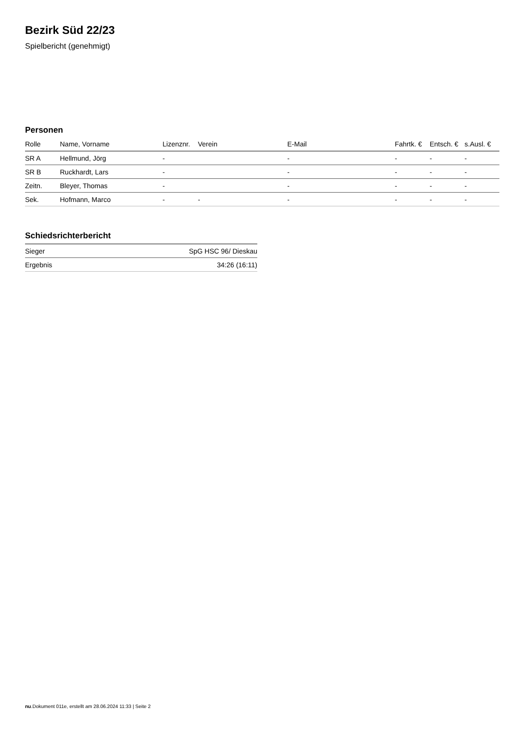Bezirk Süd 22/23
Spielbericht (genehmigt)
Personen
| Rolle | Name, Vorname | Lizenznr. | Verein | E-Mail | Fahrtk. € | Entsch. € | s.Ausl. € |
| --- | --- | --- | --- | --- | --- | --- | --- |
| SR A | Hellmund, Jörg | - | | - | - | - | - |
| SR B | Ruckhardt, Lars | - | | - | - | - | - |
| Zeitn. | Bleyer, Thomas | - | | - | - | - | - |
| Sek. | Hofmann, Marco | - | - | - | - | - | - |
Schiedsrichterbericht
| Sieger | SpG HSC 96/ Dieskau |
| Ergebnis | 34:26 (16:11) |
nu.Dokument 011e, erstellt am 28.06.2024 11:33 | Seite 2